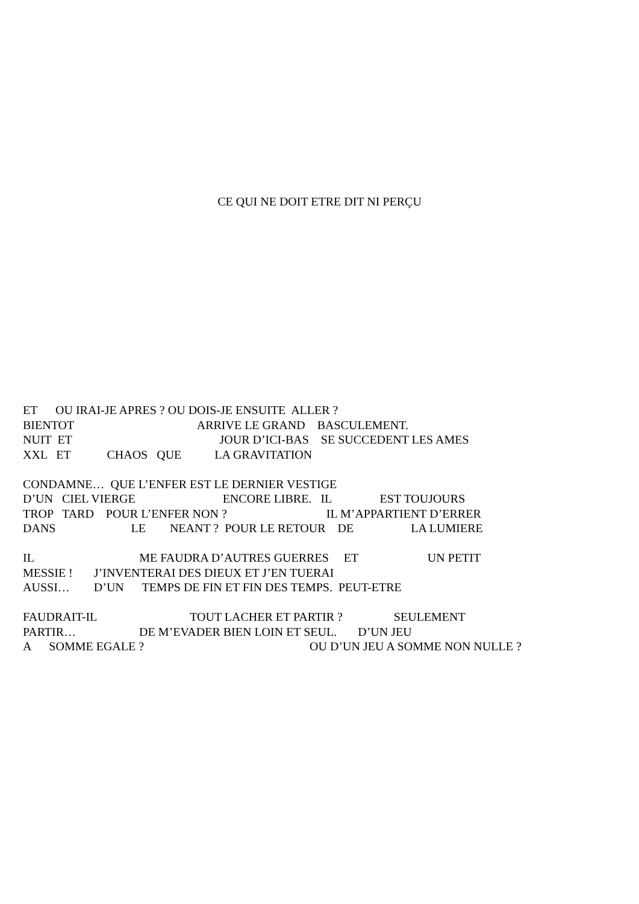CE QUI NE DOIT ETRE DIT NI PERÇU
ET OU IRAI-JE APRES ? OU DOIS-JE ENSUITE ALLER ?
BIENTOT ARRIVE LE GRAND BASCULEMENT.
NUIT ET JOUR D’ICI-BAS SE SUCCEDENT LES AMES
XXL ET CHAOS QUE LA GRAVITATION
CONDAMNE… QUE L’ENFER EST LE DERNIER VESTIGE
D’UN CIEL VIERGE ENCORE LIBRE. IL EST TOUJOURS
TROP TARD POUR L’ENFER NON ? IL M’APPARTIENT D’ERRER
DANS LE NEANT ? POUR LE RETOUR DE LA LUMIERE
IL ME FAUDRA D’AUTRES GUERRES ET UN PETIT
MESSIE ! J’INVENTERAI DES DIEUX ET J’EN TUERAI
AUSSI… D’UN TEMPS DE FIN ET FIN DES TEMPS. PEUT-ETRE
FAUDRAIT-IL TOUT LACHER ET PARTIR ? SEULEMENT
PARTIR… DE M’EVADER BIEN LOIN ET SEUL. D’UN JEU
A SOMME EGALE ? OU D’UN JEU A SOMME NON NULLE ?